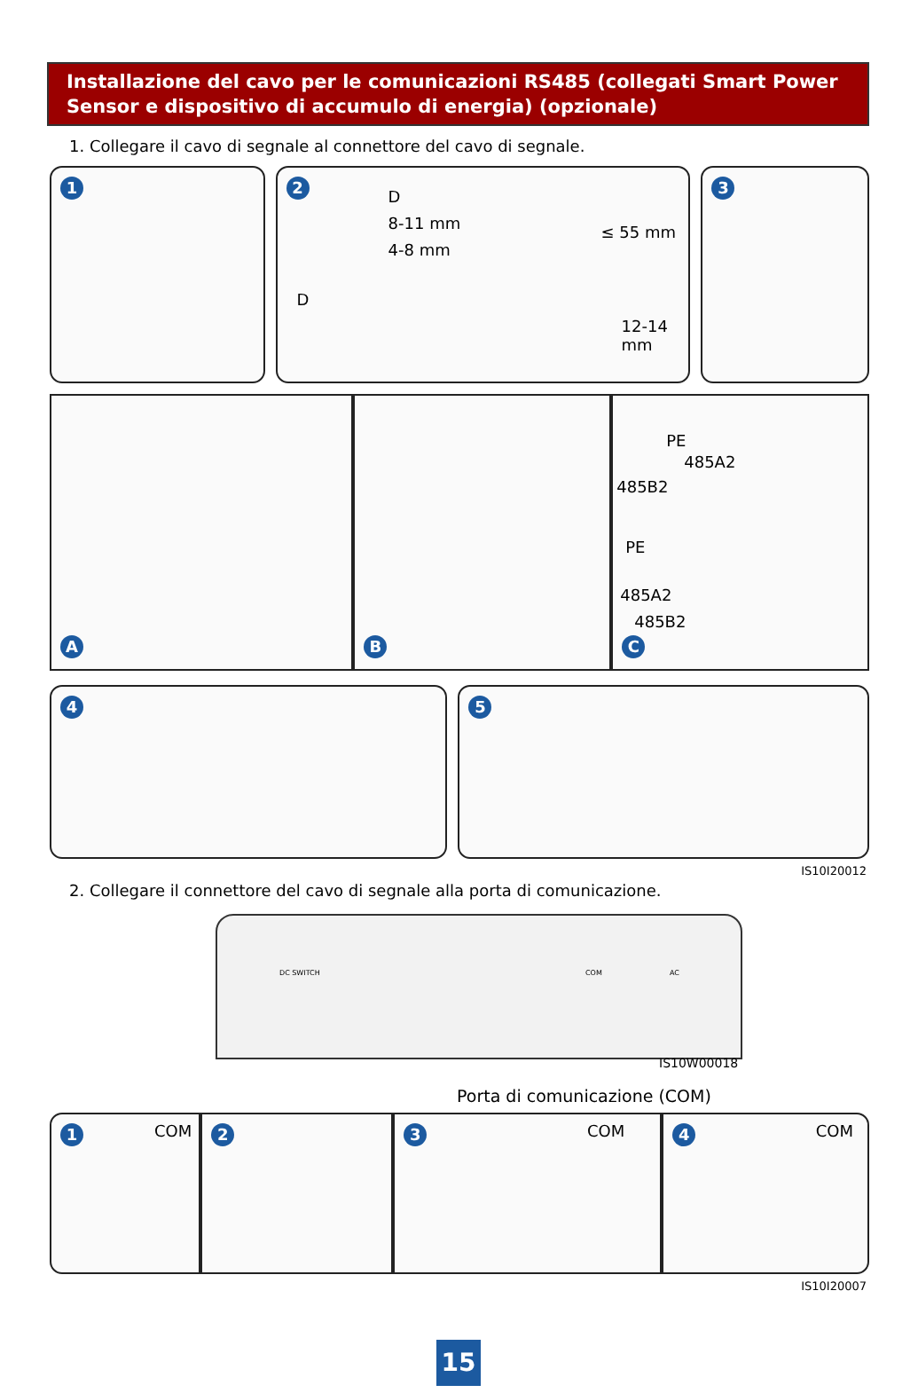Installazione del cavo per le comunicazioni RS485 (collegati Smart Power Sensor e dispositivo di accumulo di energia) (opzionale)
1. Collegare il cavo di segnale al connettore del cavo di segnale.
1 2
D
8-11 mm
4-8 mm
D
≤ 55 mm
12-14 mm
3
A B
PE
485A2
485B2
PE
485A2
485B2
C
4 5
IS10I20012
2. Collegare il connettore del cavo di segnale alla porta di comunicazione.
DC SWITCH COM AC
IS10W00018
Porta di comunicazione (COM)
1 COM
2 3 COM
4 COM
IS10I20007
15